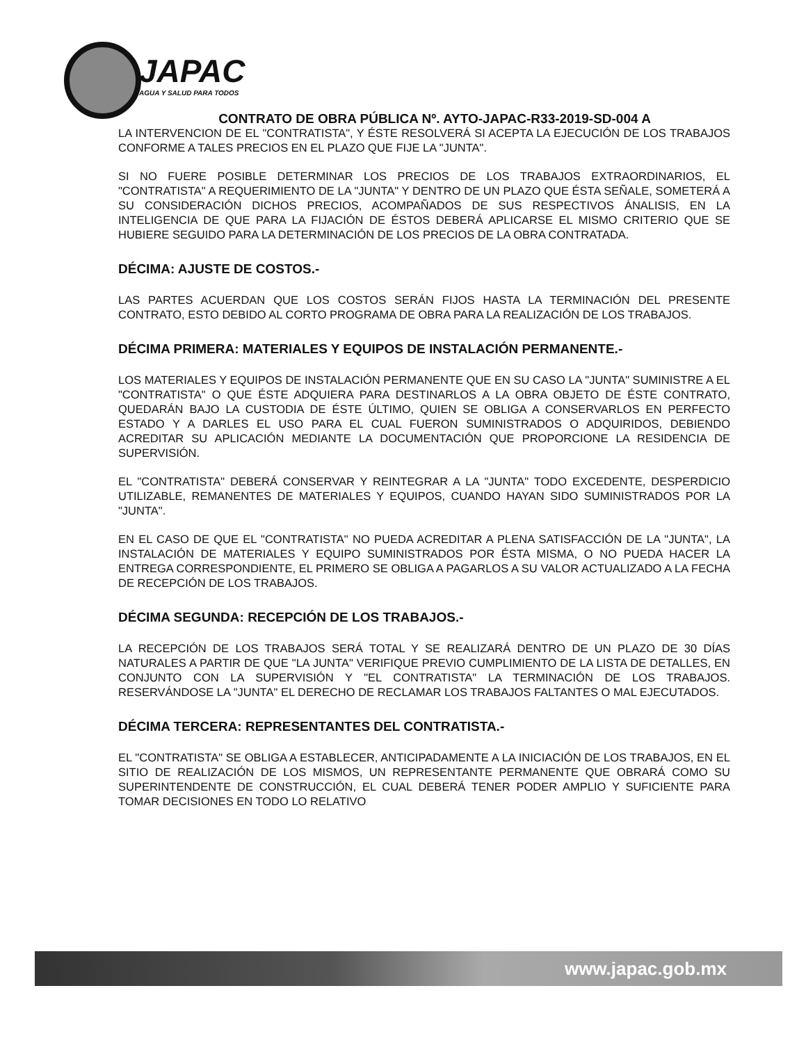JAPAC
AGUA Y SALUD PARA TODOS
CONTRATO DE OBRA PÚBLICA Nº. AYTO-JAPAC-R33-2019-SD-004 A
LA INTERVENCION DE EL "CONTRATISTA", Y ÉSTE RESOLVERÁ SI ACEPTA LA EJECUCIÓN DE LOS TRABAJOS CONFORME A TALES PRECIOS EN EL PLAZO QUE FIJE LA "JUNTA".
SI NO FUERE POSIBLE DETERMINAR LOS PRECIOS DE LOS TRABAJOS EXTRAORDINARIOS, EL "CONTRATISTA" A REQUERIMIENTO DE LA "JUNTA" Y DENTRO DE UN PLAZO QUE ÉSTA SEÑALE, SOMETERÁ A SU CONSIDERACIÓN DICHOS PRECIOS, ACOMPAÑADOS DE SUS RESPECTIVOS ÁNALISIS, EN LA INTELIGENCIA DE QUE PARA LA FIJACIÓN DE ÉSTOS DEBERÁ APLICARSE EL MISMO CRITERIO QUE SE HUBIERE SEGUIDO PARA LA DETERMINACIÓN DE LOS PRECIOS DE LA OBRA CONTRATADA.
DÉCIMA: AJUSTE DE COSTOS.-
LAS PARTES ACUERDAN QUE LOS COSTOS SERÁN FIJOS HASTA LA TERMINACIÓN DEL PRESENTE CONTRATO, ESTO DEBIDO AL CORTO PROGRAMA DE OBRA PARA LA REALIZACIÓN DE LOS TRABAJOS.
DÉCIMA PRIMERA: MATERIALES Y EQUIPOS DE INSTALACIÓN PERMANENTE.-
LOS MATERIALES Y EQUIPOS DE INSTALACIÓN PERMANENTE QUE EN SU CASO LA "JUNTA" SUMINISTRE A EL "CONTRATISTA" O QUE ÉSTE ADQUIERA PARA DESTINARLOS A LA OBRA OBJETO DE ÉSTE CONTRATO, QUEDARÁN BAJO LA CUSTODIA DE ÉSTE ÚLTIMO, QUIEN SE OBLIGA A CONSERVARLOS EN PERFECTO ESTADO Y A DARLES EL USO PARA EL CUAL FUERON SUMINISTRADOS O ADQUIRIDOS, DEBIENDO ACREDITAR SU APLICACIÓN MEDIANTE LA DOCUMENTACIÓN QUE PROPORCIONE LA RESIDENCIA DE SUPERVISIÓN.
EL "CONTRATISTA" DEBERÁ CONSERVAR Y REINTEGRAR A LA "JUNTA" TODO EXCEDENTE, DESPERDICIO UTILIZABLE, REMANENTES DE MATERIALES Y EQUIPOS, CUANDO HAYAN SIDO SUMINISTRADOS POR LA "JUNTA".
EN EL CASO DE QUE EL "CONTRATISTA" NO PUEDA ACREDITAR A PLENA SATISFACCIÓN DE LA "JUNTA", LA INSTALACIÓN DE MATERIALES Y EQUIPO SUMINISTRADOS POR ÉSTA MISMA, O NO PUEDA HACER LA ENTREGA CORRESPONDIENTE, EL PRIMERO SE OBLIGA A PAGARLOS A SU VALOR ACTUALIZADO A LA FECHA DE RECEPCIÓN DE LOS TRABAJOS.
DÉCIMA SEGUNDA: RECEPCIÓN DE LOS TRABAJOS.-
LA RECEPCIÓN DE LOS TRABAJOS SERÁ TOTAL Y SE REALIZARÁ DENTRO DE UN PLAZO DE 30 DÍAS NATURALES A PARTIR DE QUE "LA JUNTA" VERIFIQUE PREVIO CUMPLIMIENTO DE LA LISTA DE DETALLES, EN CONJUNTO CON LA SUPERVISIÓN Y "EL CONTRATISTA" LA TERMINACIÓN DE LOS TRABAJOS. RESERVÁNDOSE LA "JUNTA" EL DERECHO DE RECLAMAR LOS TRABAJOS FALTANTES O MAL EJECUTADOS.
DÉCIMA TERCERA: REPRESENTANTES DEL CONTRATISTA.-
EL "CONTRATISTA" SE OBLIGA A ESTABLECER, ANTICIPADAMENTE A LA INICIACIÓN DE LOS TRABAJOS, EN EL SITIO DE REALIZACIÓN DE LOS MISMOS, UN REPRESENTANTE PERMANENTE QUE OBRARÁ COMO SU SUPERINTENDENTE DE CONSTRUCCIÓN, EL CUAL DEBERÁ TENER PODER AMPLIO Y SUFICIENTE PARA TOMAR DECISIONES EN TODO LO RELATIVO
www.japac.gob.mx